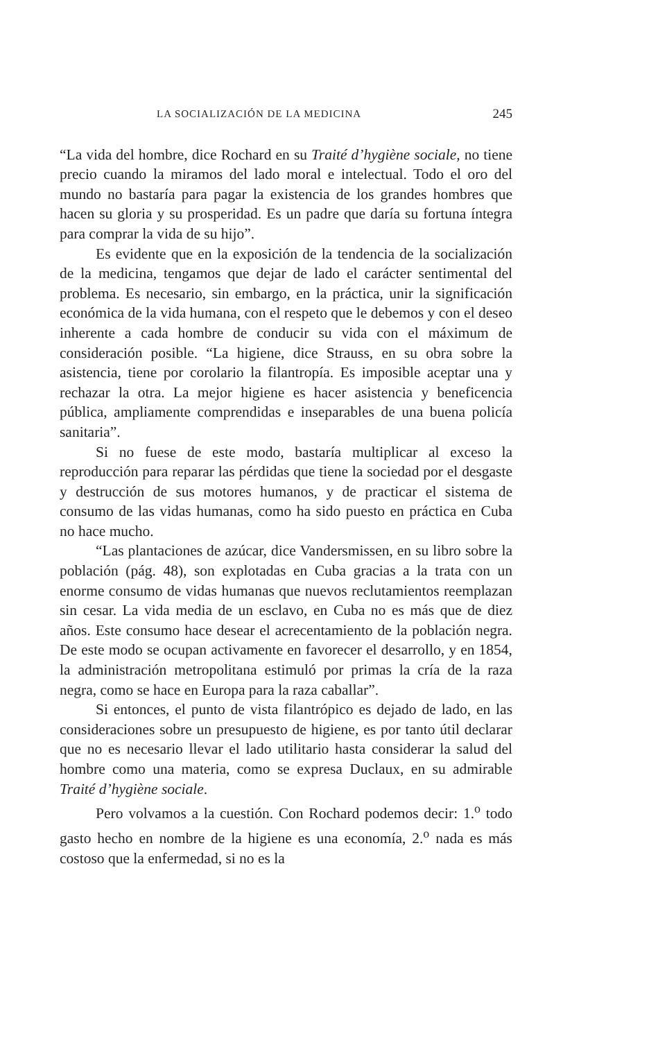LA SOCIALIZACIÓN DE LA MEDICINA 245
“La vida del hombre, dice Rochard en su Traité d’hygiène sociale, no tiene precio cuando la miramos del lado moral e intelectual. Todo el oro del mundo no bastaría para pagar la existencia de los grandes hombres que hacen su gloria y su prosperidad. Es un padre que daría su fortuna íntegra para comprar la vida de su hijo”.
Es evidente que en la exposición de la tendencia de la socialización de la medicina, tengamos que dejar de lado el carácter sentimental del problema. Es necesario, sin embargo, en la práctica, unir la significación económica de la vida humana, con el respeto que le debemos y con el deseo inherente a cada hombre de conducir su vida con el máximum de consideración posible. “La higiene, dice Strauss, en su obra sobre la asistencia, tiene por corolario la filantropía. Es imposible aceptar una y rechazar la otra. La mejor higiene es hacer asistencia y beneficencia pública, ampliamente comprendidas e inseparables de una buena policía sanitaria”.
Si no fuese de este modo, bastaría multiplicar al exceso la reproducción para reparar las pérdidas que tiene la sociedad por el desgaste y destrucción de sus motores humanos, y de practicar el sistema de consumo de las vidas humanas, como ha sido puesto en práctica en Cuba no hace mucho.
“Las plantaciones de azúcar, dice Vandersmissen, en su libro sobre la población (pág. 48), son explotadas en Cuba gracias a la trata con un enorme consumo de vidas humanas que nuevos reclutamientos reemplazan sin cesar. La vida media de un esclavo, en Cuba no es más que de diez años. Este consumo hace desear el acrecentamiento de la población negra. De este modo se ocupan activamente en favorecer el desarrollo, y en 1854, la administración metropolitana estimuló por primas la cría de la raza negra, como se hace en Europa para la raza caballar”.
Si entonces, el punto de vista filantrópico es dejado de lado, en las consideraciones sobre un presupuesto de higiene, es por tanto útil declarar que no es necesario llevar el lado utilitario hasta considerar la salud del hombre como una materia, como se expresa Duclaux, en su admirable Traité d’hygiène sociale.
Pero volvamos a la cuestión. Con Rochard podemos decir: 1.<sup>o</sup> todo gasto hecho en nombre de la higiene es una economía, 2.<sup>o</sup> nada es más costoso que la enfermedad, si no es la